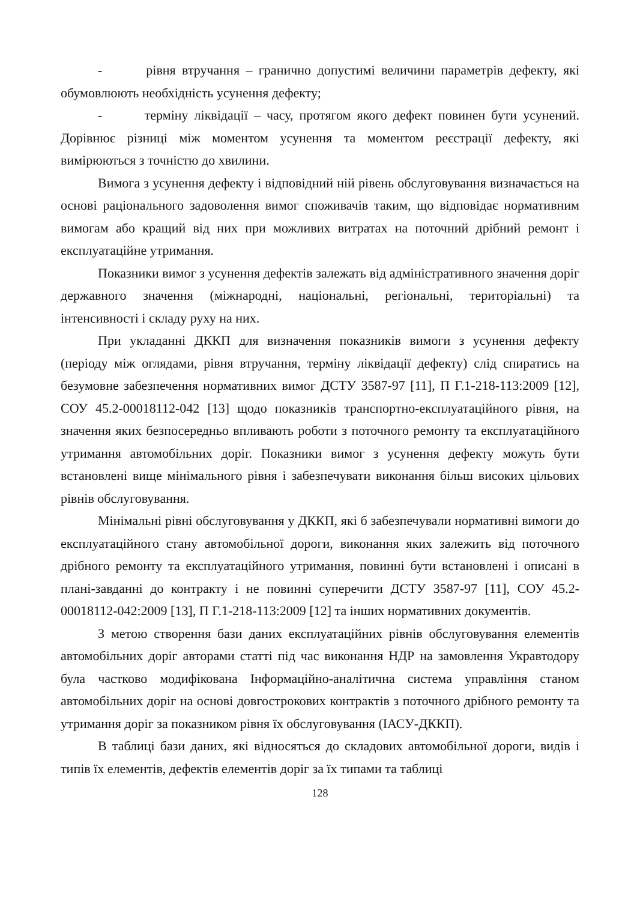- рівня втручання – гранично допустимі величини параметрів дефекту, які обумовлюють необхідність усунення дефекту;
- терміну ліквідації – часу, протягом якого дефект повинен бути усунений. Дорівнює різниці між моментом усунення та моментом реєстрації дефекту, які вимірюються з точністю до хвилини.
Вимога з усунення дефекту і відповідний ній рівень обслуговування визначається на основі раціонального задоволення вимог споживачів таким, що відповідає нормативним вимогам або кращий від них при можливих витратах на поточний дрібний ремонт і експлуатаційне утримання.
Показники вимог з усунення дефектів залежать від адміністративного значення доріг державного значення (міжнародні, національні, регіональні, територіальні) та інтенсивності і складу руху на них.
При укладанні ДККП для визначення показників вимоги з усунення дефекту (періоду між оглядами, рівня втручання, терміну ліквідації дефекту) слід спиратись на безумовне забезпечення нормативних вимог ДСТУ 3587-97 [11], П Г.1-218-113:2009 [12], СОУ 45.2-00018112-042 [13] щодо показників транспортно-експлуатаційного рівня, на значення яких безпосередньо впливають роботи з поточного ремонту та експлуатаційного утримання автомобільних доріг. Показники вимог з усунення дефекту можуть бути встановлені вище мінімального рівня і забезпечувати виконання більш високих цільових рівнів обслуговування.
Мінімальні рівні обслуговування у ДККП, які б забезпечували нормативні вимоги до експлуатаційного стану автомобільної дороги, виконання яких залежить від поточного дрібного ремонту та експлуатаційного утримання, повинні бути встановлені і описані в плані-завданні до контракту і не повинні суперечити ДСТУ 3587-97 [11], СОУ 45.2-00018112-042:2009 [13], П Г.1-218-113:2009 [12] та інших нормативних документів.
З метою створення бази даних експлуатаційних рівнів обслуговування елементів автомобільних доріг авторами статті під час виконання НДР на замовлення Укравтодору була частково модифікована Інформаційно-аналітична система управління станом автомобільних доріг на основі довгострокових контрактів з поточного дрібного ремонту та утримання доріг за показником рівня їх обслуговування (ІАСУ-ДККП).
В таблиці бази даних, які відносяться до складових автомобільної дороги, видів і типів їх елементів, дефектів елементів доріг за їх типами та таблиці
128